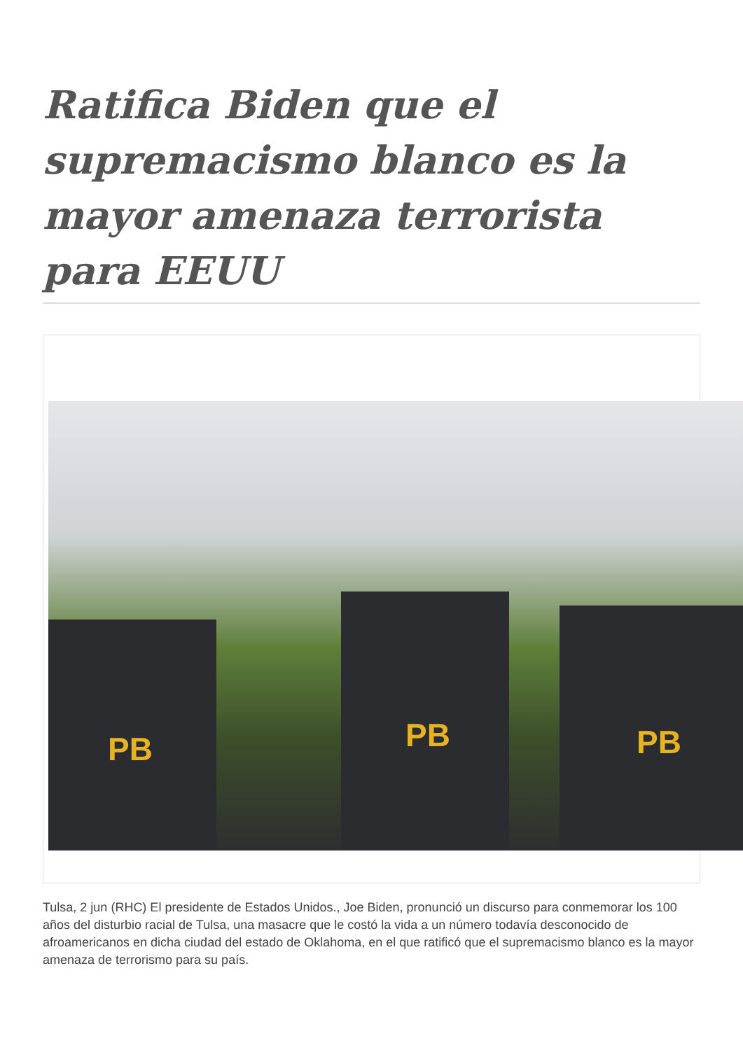Ratifica Biden que el supremacismo blanco es la mayor amenaza terrorista para EEUU
PB PB PB
Tulsa, 2 jun (RHC) El presidente de Estados Unidos., Joe Biden, pronunció un discurso para conmemorar los 100 años del disturbio racial de Tulsa, una masacre que le costó la vida a un número todavía desconocido de afroamericanos en dicha ciudad del estado de Oklahoma, en el que ratificó que el supremacismo blanco es la mayor amenaza de terrorismo para su país.